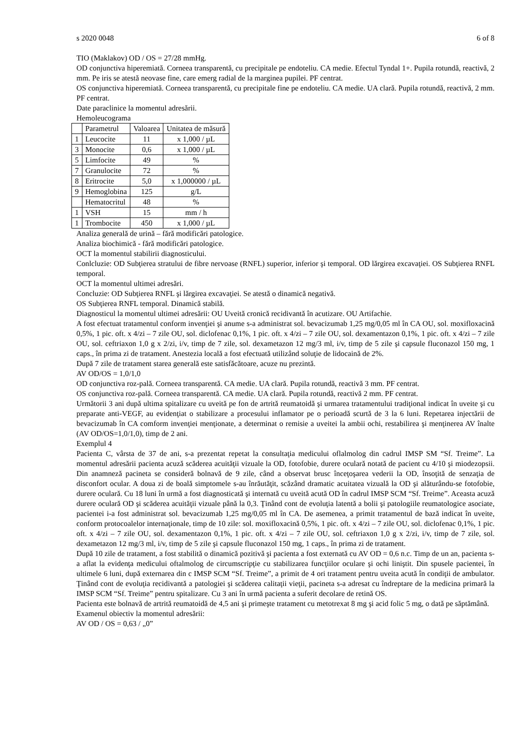s 2020 0048 6 of 8
TIO (Maklakov) OD / OS = 27/28 mmHg.
OD conjunctiva hiperemiată. Corneea transparentă, cu precipitale pe endoteliu. CA medie. Efectul Tyndal 1+. Pupila rotundă, reactivă, 2 mm. Pe iris se atestă neovase fine, care emerg radial de la marginea pupilei. PF centrat.
OS conjunctiva hiperemiată. Corneea transparentă, cu precipitale fine pe endoteliu. CA medie. UA clară. Pupila rotundă, reactivă, 2 mm. PF centrat.
Date paraclinice la momentul adresării.
Hemoleucograma
| | Parametrul | Valoarea | Unitatea de măsură |
| 1 | Leucocite | 11 | x 1,000 / µL |
| 3 | Monocite | 0,6 | x 1,000 / µL |
| 5 | Limfocite | 49 | % |
| 7 | Granulocite | 72 | % |
| 8 | Eritrocite | 5,0 | x 1,000000 / µL |
| 9 | Hemoglobina | 125 | g/L |
| | Hematocritul | 48 | % |
| 1 | VSH | 15 | mm / h |
| 1 | Trombocite | 450 | x 1,000 / µL |
Analiza generală de urină – fără modificări patologice.
Analiza biochimică - fără modificări patologice.
OCT la momentul stabilirii diagnosticului.
Conlcluzie: OD Subţierea stratului de fibre nervoase (RNFL) superior, inferior şi temporal. OD lărgirea excavaţiei. OS Subţierea RNFL temporal.
OCT la momentul ultimei adresări.
Concluzie: OD Subţierea RNFL şi lărgirea excavaţiei. Se atestă o dinamică negativă.
OS Subţierea RNFL temporal. Dinamică stabilă.
Diagnosticul la momentul ultimei adresării: OU Uveită cronică recidivantă în acutizare. OU Artifachie.
A fost efectuat tratamentul conform invenţiei şi anume s-a administrat sol. bevacizumab 1,25 mg/0,05 ml în CA OU, sol. moxifloxacină 0,5%, 1 pic. oft. x 4/zi – 7 zile OU, sol. diclofenac 0,1%, 1 pic. oft. x 4/zi – 7 zile OU, sol. dexamentazon 0,1%, 1 pic. oft. x 4/zi – 7 zile OU, sol. ceftriaxon 1,0 g x 2/zi, i/v, timp de 7 zile, sol. dexametazon 12 mg/3 ml, i/v, timp de 5 zile şi capsule fluconazol 150 mg, 1 caps., în prima zi de tratament. Anestezia locală a fost efectuată utilizând soluţie de lidocaină de 2%.
După 7 zile de tratament starea generală este satisfăcătoare, acuze nu prezintă.
AV OD/OS = 1,0/1,0
OD conjunctiva roz-pală. Corneea transparentă. CA medie. UA clară. Pupila rotundă, reactivă 3 mm. PF centrat.
OS conjunctiva roz-pală. Corneea transparentă. CA medie. UA clară. Pupila rotundă, reactivă 2 mm. PF centrat.
Următorii 3 ani după ultima spitalizare cu uveită pe fon de artrită reumatoidă şi urmarea tratamentului tradiţional indicat în uveite şi cu preparate anti-VEGF, au evidenţiat o stabilizare a procesului inflamator pe o perioadă scurtă de 3 la 6 luni. Repetarea injectării de bevacizumab în CA comform invenţiei menţionate, a determinat o remisie a uveitei la ambii ochi, restabilirea şi menţinerea AV înalte (AV OD/OS=1,0/1,0), timp de 2 ani.
Exemplul 4
Pacienta C, vârsta de 37 de ani, s-a prezentat repetat la consultaţia medicului oflalmolog din cadrul IMSP SM “Sf. Treime”. La momentul adresării pacienta acuză scăderea acuităţii vizuale la OD, fotofobie, durere oculară notată de pacient cu 4/10 şi miodezopsii. Din anamneză pacineta se consideră bolnavă de 9 zile, când a observat brusc înceţoşarea vederii la OD, însoţită de senzaţia de disconfort ocular. A doua zi de boală simptomele s-au înrăutăţit, scăzând dramatic acuitatea vizuală la OD şi alăturându-se fotofobie, durere oculară. Cu 18 luni în urmă a fost diagnosticată şi internată cu uveită acută OD în cadrul IMSP SCM “Sf. Treime”. Aceasta acuză durere oculară OD şi scăderea acuităţii vizuale până la 0,3. Ţinând cont de evoluţia latentă a bolii şi patologiile reumatologice asociate, pacientei i-a fost administrat sol. bevacizumab 1,25 mg/0,05 ml în CA. De asemenea, a primit tratamentul de bază indicat în uveite, conform protocoalelor internaţionale, timp de 10 zile: sol. moxifloxacină 0,5%, 1 pic. oft. x 4/zi – 7 zile OU, sol. diclofenac 0,1%, 1 pic. oft. x 4/zi – 7 zile OU, sol. dexamentazon 0,1%, 1 pic. oft. x 4/zi – 7 zile OU, sol. ceftriaxon 1,0 g x 2/zi, i/v, timp de 7 zile, sol. dexametazon 12 mg/3 ml, i/v, timp de 5 zile şi capsule fluconazol 150 mg, 1 caps., în prima zi de tratament.
După 10 zile de tratament, a fost stabilită o dinamică pozitivă şi pacienta a fost externată cu AV OD = 0,6 n.c. Timp de un an, pacienta s-a aflat la evidenţa medicului oftalmolog de circumscripţie cu stabilizarea funcţiilor oculare şi ochi liniştit. Din spusele pacientei, în ultimele 6 luni, după externarea din c IMSP SCM “Sf. Treime”, a primit de 4 ori tratament pentru uveita acută în condiţii de ambulator. Ţinând cont de evoluţia recidivantă a patologiei şi scăderea calitaţii vieţii, pacineta s-a adresat cu îndreptare de la medicina primară la IMSP SCM “Sf. Treime” pentru spitalizare. Cu 3 ani în urmă pacienta a suferit decolare de retină OS.
Pacienta este bolnavă de artrită reumatoidă de 4,5 ani şi primeşte tratament cu metotrexat 8 mg şi acid folic 5 mg, o dată pe săptămână.
Examenul obiectiv la momentul adresării:
AV OD / OS = 0,63 / „0”